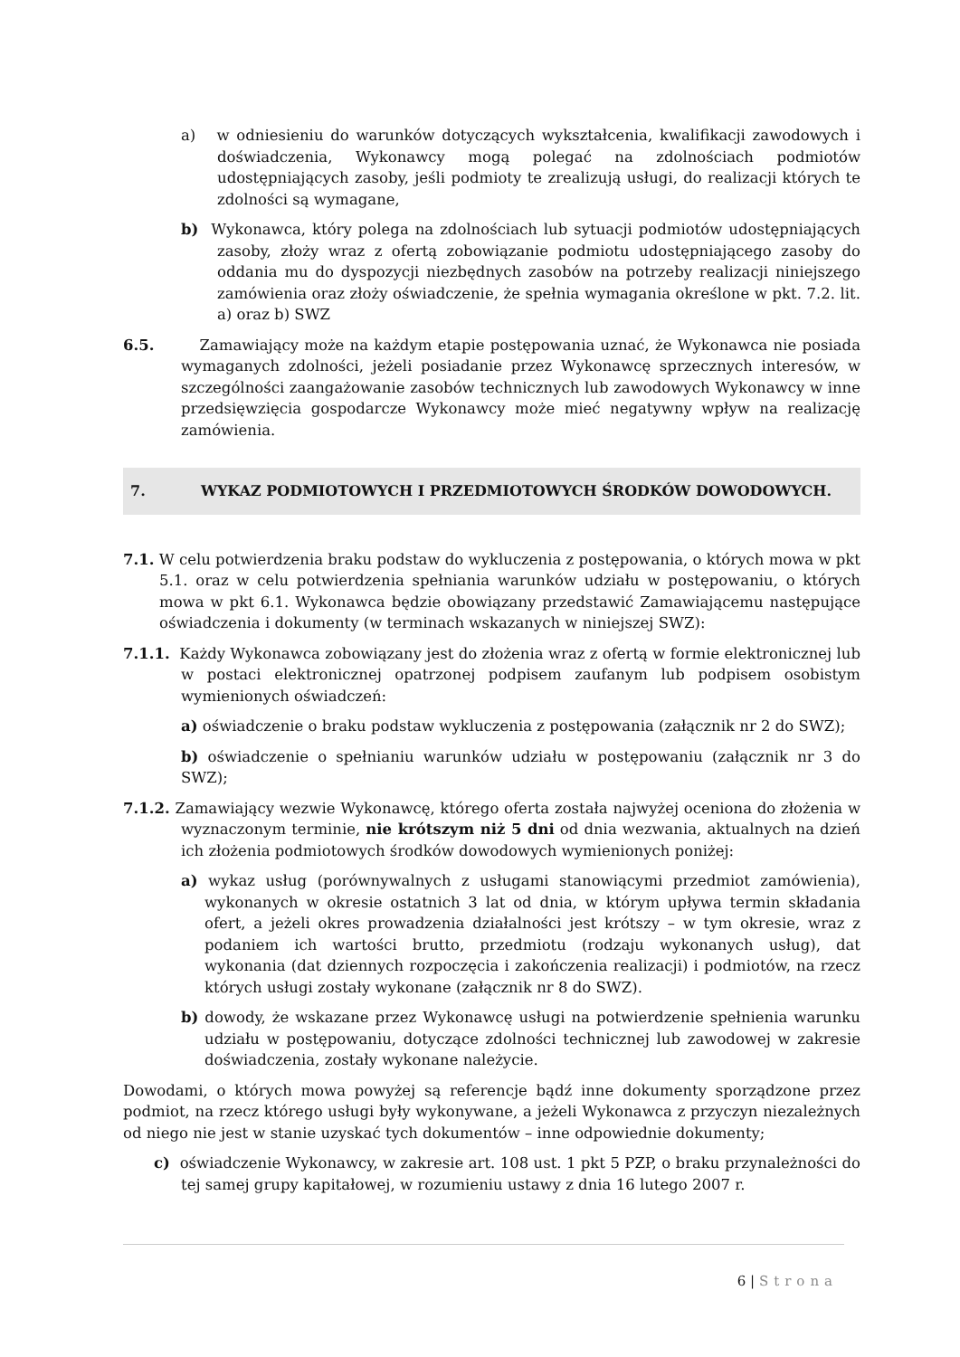a) w odniesieniu do warunków dotyczących wykształcenia, kwalifikacji zawodowych i doświadczenia, Wykonawcy mogą polegać na zdolnościach podmiotów udostępniających zasoby, jeśli podmioty te zrealizują usługi, do realizacji których te zdolności są wymagane,
b) Wykonawca, który polega na zdolnościach lub sytuacji podmiotów udostępniających zasoby, złoży wraz z ofertą zobowiązanie podmiotu udostępniającego zasoby do oddania mu do dyspozycji niezbędnych zasobów na potrzeby realizacji niniejszego zamówienia oraz złoży oświadczenie, że spełnia wymagania określone w pkt. 7.2. lit. a) oraz b) SWZ
6.5. Zamawiający może na każdym etapie postępowania uznać, że Wykonawca nie posiada wymaganych zdolności, jeżeli posiadanie przez Wykonawcę sprzecznych interesów, w szczególności zaangażowanie zasobów technicznych lub zawodowych Wykonawcy w inne przedsięwzięcia gospodarcze Wykonawcy może mieć negatywny wpływ na realizację zamówienia.
7. WYKAZ PODMIOTOWYCH I PRZEDMIOTOWYCH ŚRODKÓW DOWODOWYCH.
7.1. W celu potwierdzenia braku podstaw do wykluczenia z postępowania, o których mowa w pkt 5.1. oraz w celu potwierdzenia spełniania warunków udziału w postępowaniu, o których mowa w pkt 6.1. Wykonawca będzie obowiązany przedstawić Zamawiającemu następujące oświadczenia i dokumenty (w terminach wskazanych w niniejszej SWZ):
7.1.1. Każdy Wykonawca zobowiązany jest do złożenia wraz z ofertą w formie elektronicznej lub w postaci elektronicznej opatrzonej podpisem zaufanym lub podpisem osobistym wymienionych oświadczeń:
a) oświadczenie o braku podstaw wykluczenia z postępowania (załącznik nr 2 do SWZ);
b) oświadczenie o spełnianiu warunków udziału w postępowaniu (załącznik nr 3 do SWZ);
7.1.2. Zamawiający wezwie Wykonawcę, którego oferta została najwyżej oceniona do złożenia w wyznaczonym terminie, nie krótszym niż 5 dni od dnia wezwania, aktualnych na dzień ich złożenia podmiotowych środków dowodowych wymienionych poniżej:
a) wykaz usług (porównywalnych z usługami stanowiącymi przedmiot zamówienia), wykonanych w okresie ostatnich 3 lat od dnia, w którym upływa termin składania ofert, a jeżeli okres prowadzenia działalności jest krótszy – w tym okresie, wraz z podaniem ich wartości brutto, przedmiotu (rodzaju wykonanych usług), dat wykonania (dat dziennych rozpoczęcia i zakończenia realizacji) i podmiotów, na rzecz których usługi zostały wykonane (załącznik nr 8 do SWZ).
b) dowody, że wskazane przez Wykonawcę usługi na potwierdzenie spełnienia warunku udziału w postępowaniu, dotyczące zdolności technicznej lub zawodowej w zakresie doświadczenia, zostały wykonane należycie.
Dowodami, o których mowa powyżej są referencje bądź inne dokumenty sporządzone przez podmiot, na rzecz którego usługi były wykonywane, a jeżeli Wykonawca z przyczyn niezależnych od niego nie jest w stanie uzyskać tych dokumentów – inne odpowiednie dokumenty;
c) oświadczenie Wykonawcy, w zakresie art. 108 ust. 1 pkt 5 PZP, o braku przynależności do tej samej grupy kapitałowej, w rozumieniu ustawy z dnia 16 lutego 2007 r.
6 | Strona